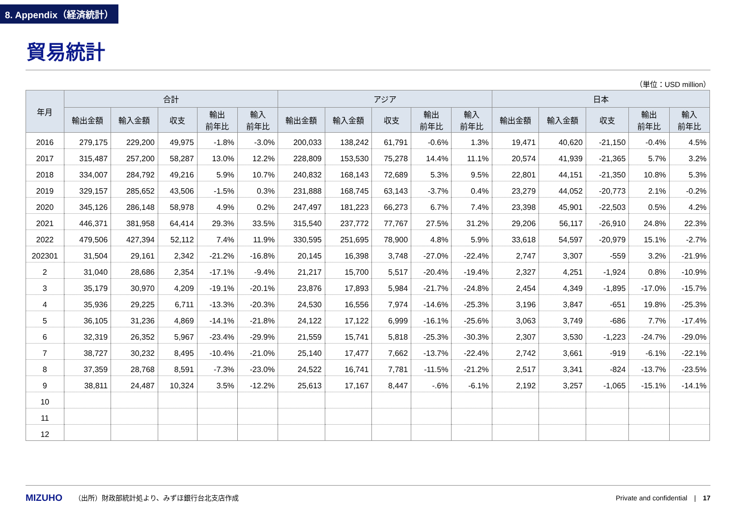8. Appendix（経済統計）
貿易統計
（単位：USD million）
| 年月 | 合計 | | | | | アジア | | | | | 日本 | | | | |
| --- | --- | --- | --- | --- | --- | --- | --- | --- | --- | --- | --- | --- | --- | --- | --- |
| | 輸出金額 | 輸入金額 | 収支 | 輸出 前年比 | 輸入 前年比 | 輸出金額 | 輸入金額 | 収支 | 輸出 前年比 | 輸入 前年比 | 輸出金額 | 輸入金額 | 収支 | 輸出 前年比 | 輸入 前年比 |
| 2016 | 279,175 | 229,200 | 49,975 | -1.8% | -3.0% | 200,033 | 138,242 | 61,791 | -0.6% | 1.3% | 19,471 | 40,620 | -21,150 | -0.4% | 4.5% |
| 2017 | 315,487 | 257,200 | 58,287 | 13.0% | 12.2% | 228,809 | 153,530 | 75,278 | 14.4% | 11.1% | 20,574 | 41,939 | -21,365 | 5.7% | 3.2% |
| 2018 | 334,007 | 284,792 | 49,216 | 5.9% | 10.7% | 240,832 | 168,143 | 72,689 | 5.3% | 9.5% | 22,801 | 44,151 | -21,350 | 10.8% | 5.3% |
| 2019 | 329,157 | 285,652 | 43,506 | -1.5% | 0.3% | 231,888 | 168,745 | 63,143 | -3.7% | 0.4% | 23,279 | 44,052 | -20,773 | 2.1% | -0.2% |
| 2020 | 345,126 | 286,148 | 58,978 | 4.9% | 0.2% | 247,497 | 181,223 | 66,273 | 6.7% | 7.4% | 23,398 | 45,901 | -22,503 | 0.5% | 4.2% |
| 2021 | 446,371 | 381,958 | 64,414 | 29.3% | 33.5% | 315,540 | 237,772 | 77,767 | 27.5% | 31.2% | 29,206 | 56,117 | -26,910 | 24.8% | 22.3% |
| 2022 | 479,506 | 427,394 | 52,112 | 7.4% | 11.9% | 330,595 | 251,695 | 78,900 | 4.8% | 5.9% | 33,618 | 54,597 | -20,979 | 15.1% | -2.7% |
| 202301 | 31,504 | 29,161 | 2,342 | -21.2% | -16.8% | 20,145 | 16,398 | 3,748 | -27.0% | -22.4% | 2,747 | 3,307 | -559 | 3.2% | -21.9% |
| 2 | 31,040 | 28,686 | 2,354 | -17.1% | -9.4% | 21,217 | 15,700 | 5,517 | -20.4% | -19.4% | 2,327 | 4,251 | -1,924 | 0.8% | -10.9% |
| 3 | 35,179 | 30,970 | 4,209 | -19.1% | -20.1% | 23,876 | 17,893 | 5,984 | -21.7% | -24.8% | 2,454 | 4,349 | -1,895 | -17.0% | -15.7% |
| 4 | 35,936 | 29,225 | 6,711 | -13.3% | -20.3% | 24,530 | 16,556 | 7,974 | -14.6% | -25.3% | 3,196 | 3,847 | -651 | 19.8% | -25.3% |
| 5 | 36,105 | 31,236 | 4,869 | -14.1% | -21.8% | 24,122 | 17,122 | 6,999 | -16.1% | -25.6% | 3,063 | 3,749 | -686 | 7.7% | -17.4% |
| 6 | 32,319 | 26,352 | 5,967 | -23.4% | -29.9% | 21,559 | 15,741 | 5,818 | -25.3% | -30.3% | 2,307 | 3,530 | -1,223 | -24.7% | -29.0% |
| 7 | 38,727 | 30,232 | 8,495 | -10.4% | -21.0% | 25,140 | 17,477 | 7,662 | -13.7% | -22.4% | 2,742 | 3,661 | -919 | -6.1% | -22.1% |
| 8 | 37,359 | 28,768 | 8,591 | -7.3% | -23.0% | 24,522 | 16,741 | 7,781 | -11.5% | -21.2% | 2,517 | 3,341 | -824 | -13.7% | -23.5% |
| 9 | 38,811 | 24,487 | 10,324 | 3.5% | -12.2% | 25,613 | 17,167 | 8,447 | -.6% | -6.1% | 2,192 | 3,257 | -1,065 | -15.1% | -14.1% |
| 10 | | | | | | | | | | | | | | | |
| 11 | | | | | | | | | | | | | | | |
| 12 | | | | | | | | | | | | | | | |
MIZUHO （出所）財政部統計処より、みずほ銀行台北支店作成 Private and confidential　|　17